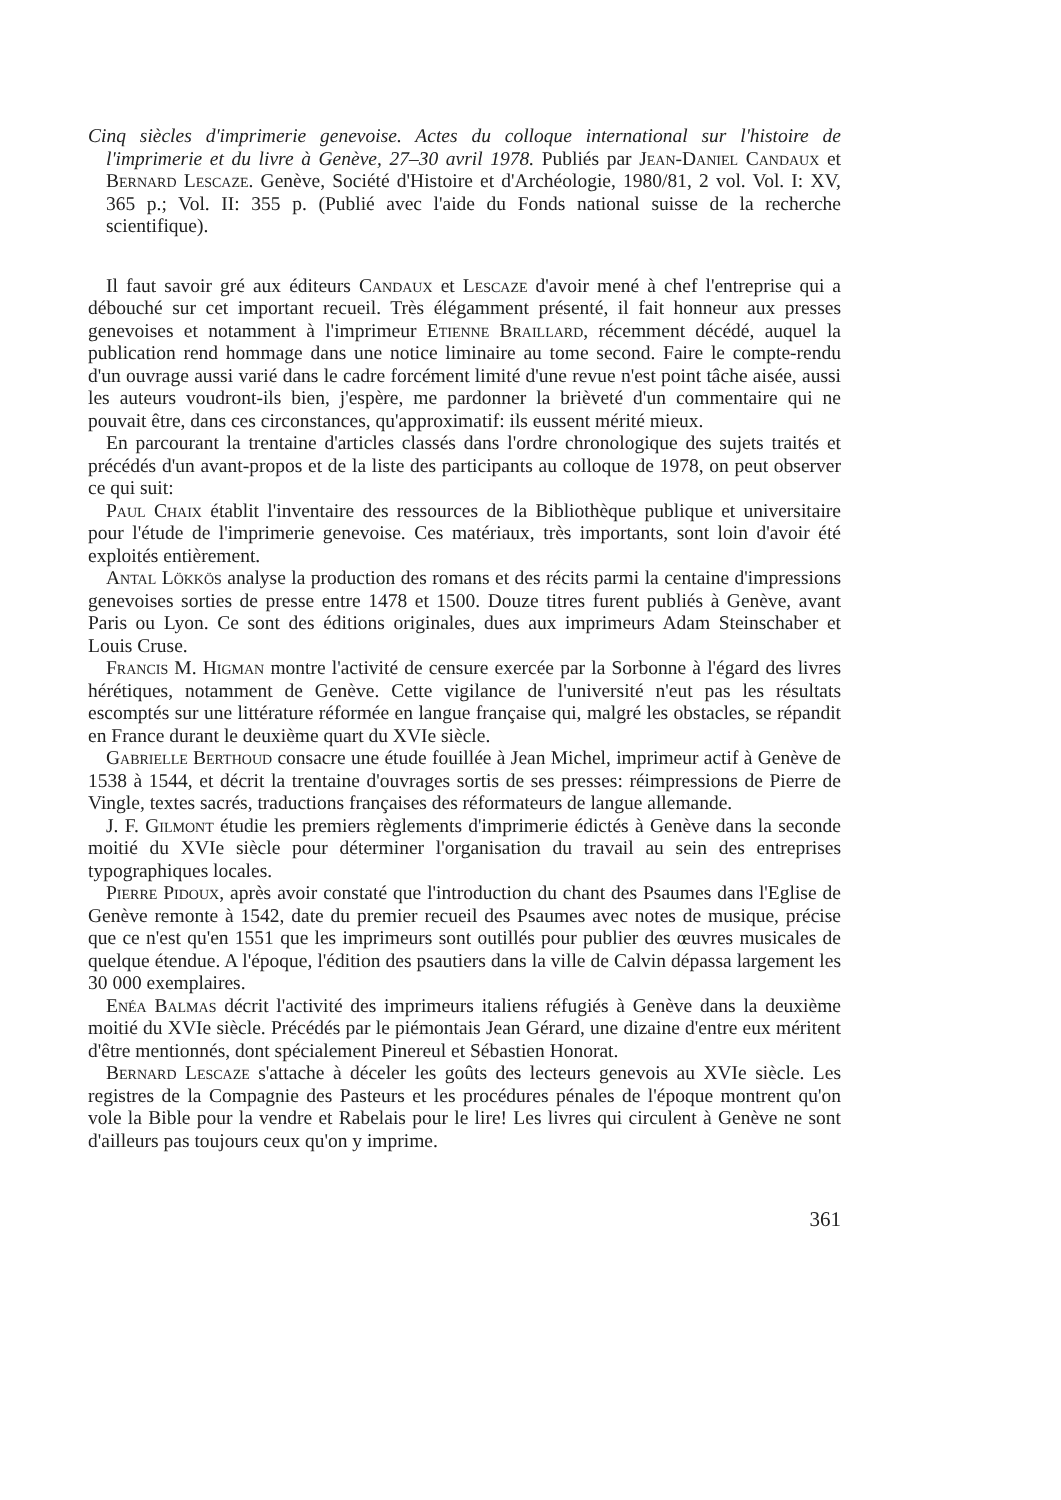Cinq siècles d'imprimerie genevoise. Actes du colloque international sur l'histoire de l'imprimerie et du livre à Genève, 27–30 avril 1978. Publiés par Jean-Daniel Candaux et Bernard Lescaze. Genève, Société d'Histoire et d'Archéologie, 1980/81, 2 vol. Vol. I: XV, 365 p.; Vol. II: 355 p. (Publié avec l'aide du Fonds national suisse de la recherche scientifique).
Il faut savoir gré aux éditeurs Candaux et Lescaze d'avoir mené à chef l'entreprise qui a débouché sur cet important recueil. Très élégamment présenté, il fait honneur aux presses genevoises et notamment à l'imprimeur Etienne Braillard, récemment décédé, auquel la publication rend hommage dans une notice liminaire au tome second. Faire le compte-rendu d'un ouvrage aussi varié dans le cadre forcément limité d'une revue n'est point tâche aisée, aussi les auteurs voudront-ils bien, j'espère, me pardonner la brièveté d'un commentaire qui ne pouvait être, dans ces circonstances, qu'approximatif: ils eussent mérité mieux.
En parcourant la trentaine d'articles classés dans l'ordre chronologique des sujets traités et précédés d'un avant-propos et de la liste des participants au colloque de 1978, on peut observer ce qui suit:
Paul Chaix établit l'inventaire des ressources de la Bibliothèque publique et universitaire pour l'étude de l'imprimerie genevoise. Ces matériaux, très importants, sont loin d'avoir été exploités entièrement.
Antal Lökkös analyse la production des romans et des récits parmi la centaine d'impressions genevoises sorties de presse entre 1478 et 1500. Douze titres furent publiés à Genève, avant Paris ou Lyon. Ce sont des éditions originales, dues aux imprimeurs Adam Steinschaber et Louis Cruse.
Francis M. Higman montre l'activité de censure exercée par la Sorbonne à l'égard des livres hérétiques, notamment de Genève. Cette vigilance de l'université n'eut pas les résultats escomptés sur une littérature réformée en langue française qui, malgré les obstacles, se répandit en France durant le deuxième quart du XVIe siècle.
Gabrielle Berthoud consacre une étude fouillée à Jean Michel, imprimeur actif à Genève de 1538 à 1544, et décrit la trentaine d'ouvrages sortis de ses presses: réimpressions de Pierre de Vingle, textes sacrés, traductions françaises des réformateurs de langue allemande.
J. F. Gilmont étudie les premiers règlements d'imprimerie édictés à Genève dans la seconde moitié du XVIe siècle pour déterminer l'organisation du travail au sein des entreprises typographiques locales.
Pierre Pidoux, après avoir constaté que l'introduction du chant des Psaumes dans l'Eglise de Genève remonte à 1542, date du premier recueil des Psaumes avec notes de musique, précise que ce n'est qu'en 1551 que les imprimeurs sont outillés pour publier des œuvres musicales de quelque étendue. A l'époque, l'édition des psautiers dans la ville de Calvin dépassa largement les 30 000 exemplaires.
Enéa Balmas décrit l'activité des imprimeurs italiens réfugiés à Genève dans la deuxième moitié du XVIe siècle. Précédés par le piémontais Jean Gérard, une dizaine d'entre eux méritent d'être mentionnés, dont spécialement Pinereul et Sébastien Honorat.
Bernard Lescaze s'attache à déceler les goûts des lecteurs genevois au XVIe siècle. Les registres de la Compagnie des Pasteurs et les procédures pénales de l'époque montrent qu'on vole la Bible pour la vendre et Rabelais pour le lire! Les livres qui circulent à Genève ne sont d'ailleurs pas toujours ceux qu'on y imprime.
361